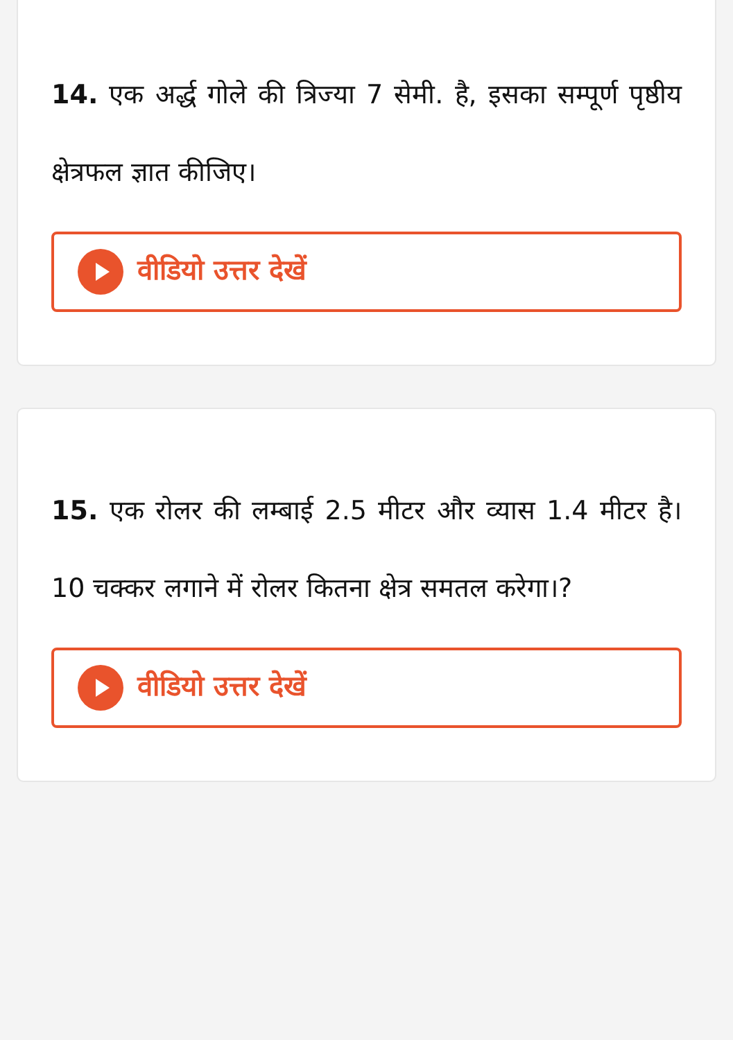14. एक अर्द्ध गोले की त्रिज्या 7 सेमी. है, इसका सम्पूर्ण पृष्ठीय क्षेत्रफल ज्ञात कीजिए।
वीडियो उत्तर देखें
15. एक रोलर की लम्बाई 2.5 मीटर और व्यास 1.4 मीटर है। 10 चक्कर लगाने में रोलर कितना क्षेत्र समतल करेगा।?
वीडियो उत्तर देखें